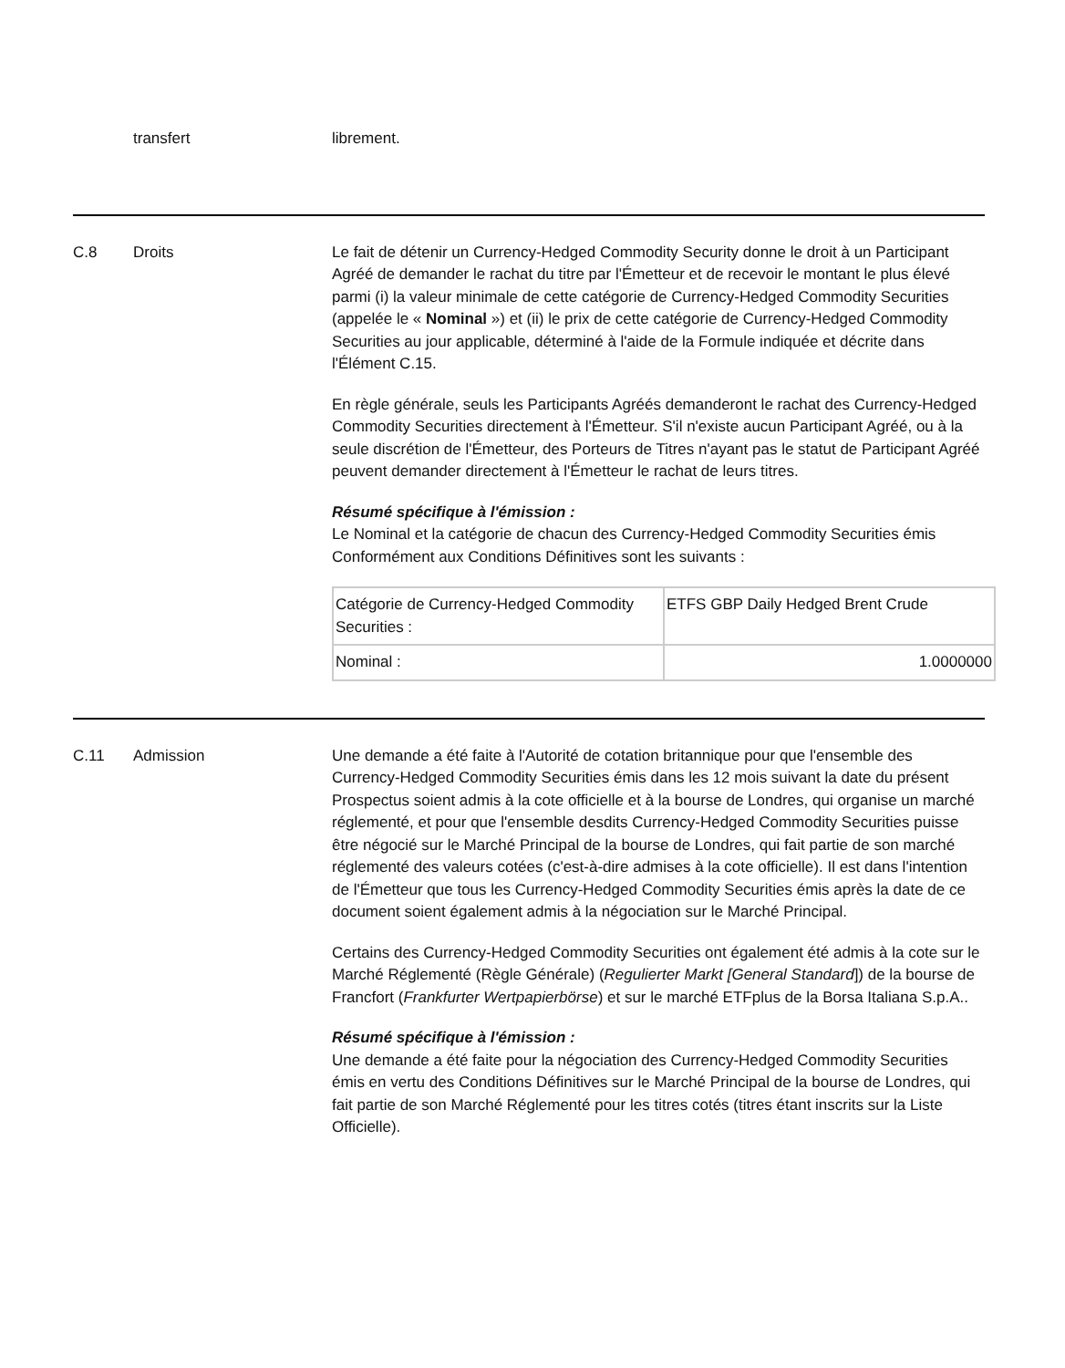transfert librement.
C.8 Droits Le fait de détenir un Currency-Hedged Commodity Security donne le droit à un Participant Agréé de demander le rachat du titre par l'Émetteur et de recevoir le montant le plus élevé parmi (i) la valeur minimale de cette catégorie de Currency-Hedged Commodity Securities (appelée le « Nominal ») et (ii) le prix de cette catégorie de Currency-Hedged Commodity Securities au jour applicable, déterminé à l'aide de la Formule indiquée et décrite dans l'Élément C.15.
En règle générale, seuls les Participants Agréés demanderont le rachat des Currency-Hedged Commodity Securities directement à l'Émetteur. S'il n'existe aucun Participant Agréé, ou à la seule discrétion de l'Émetteur, des Porteurs de Titres n'ayant pas le statut de Participant Agréé peuvent demander directement à l'Émetteur le rachat de leurs titres.
Résumé spécifique à l'émission :
Le Nominal et la catégorie de chacun des Currency-Hedged Commodity Securities émis Conformément aux Conditions Définitives sont les suivants :
| Catégorie de Currency-Hedged Commodity Securities : | ETFS GBP Daily Hedged Brent Crude |
| Nominal : | 1.0000000 |
C.11 Admission Une demande a été faite à l'Autorité de cotation britannique pour que l'ensemble des Currency-Hedged Commodity Securities émis dans les 12 mois suivant la date du présent Prospectus soient admis à la cote officielle et à la bourse de Londres, qui organise un marché réglementé, et pour que l'ensemble desdits Currency-Hedged Commodity Securities puisse être négocié sur le Marché Principal de la bourse de Londres, qui fait partie de son marché réglementé des valeurs cotées (c'est-à-dire admises à la cote officielle). Il est dans l'intention de l'Émetteur que tous les Currency-Hedged Commodity Securities émis après la date de ce document soient également admis à la négociation sur le Marché Principal.
Certains des Currency-Hedged Commodity Securities ont également été admis à la cote sur le Marché Réglementé (Règle Générale) (Regulierter Markt [General Standard]) de la bourse de Francfort (Frankfurter Wertpapierbörse) et sur le marché ETFplus de la Borsa Italiana S.p.A..
Résumé spécifique à l'émission :
Une demande a été faite pour la négociation des Currency-Hedged Commodity Securities émis en vertu des Conditions Définitives sur le Marché Principal de la bourse de Londres, qui fait partie de son Marché Réglementé pour les titres cotés (titres étant inscrits sur la Liste Officielle).